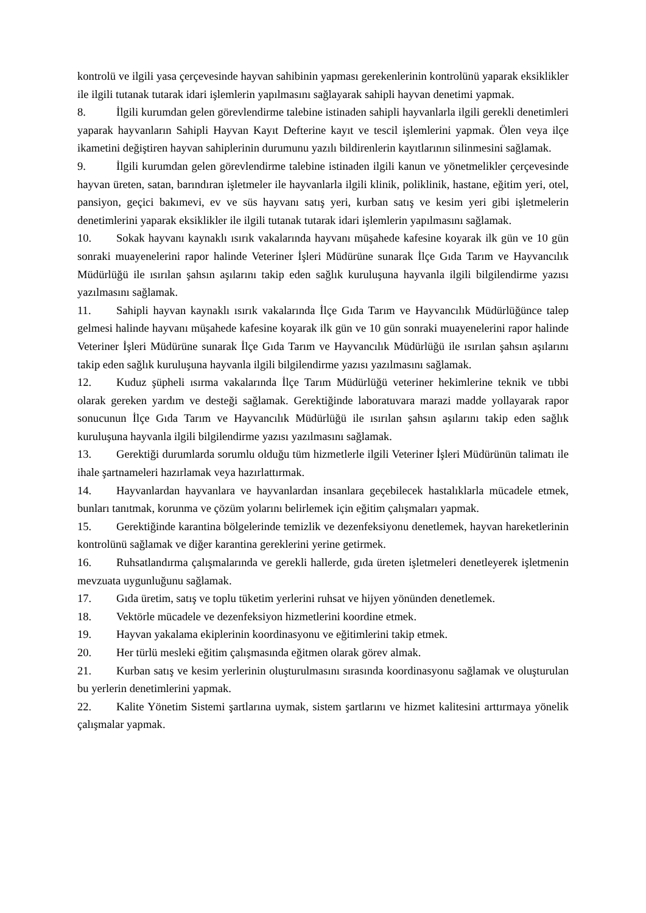kontrolü ve ilgili yasa çerçevesinde hayvan sahibinin yapması gerekenlerinin kontrolünü yaparak eksiklikler ile ilgili tutanak tutarak idari işlemlerin yapılmasını sağlayarak sahipli hayvan denetimi yapmak.
8. İlgili kurumdan gelen görevlendirme talebine istinaden sahipli hayvanlarla ilgili gerekli denetimleri yaparak hayvanların Sahipli Hayvan Kayıt Defterine kayıt ve tescil işlemlerini yapmak. Ölen veya ilçe ikametini değiştiren hayvan sahiplerinin durumunu yazılı bildirenlerin kayıtlarının silinmesini sağlamak.
9. İlgili kurumdan gelen görevlendirme talebine istinaden ilgili kanun ve yönetmelikler çerçevesinde hayvan üreten, satan, barındıran işletmeler ile hayvanlarla ilgili klinik, poliklinik, hastane, eğitim yeri, otel, pansiyon, geçici bakımevi, ev ve süs hayvanı satış yeri, kurban satış ve kesim yeri gibi işletmelerin denetimlerini yaparak eksiklikler ile ilgili tutanak tutarak idari işlemlerin yapılmasını sağlamak.
10. Sokak hayvanı kaynaklı ısırık vakalarında hayvanı müşahede kafesine koyarak ilk gün ve 10 gün sonraki muayenelerini rapor halinde Veteriner İşleri Müdürüne sunarak İlçe Gıda Tarım ve Hayvancılık Müdürlüğü ile ısırılan şahsın aşılarını takip eden sağlık kuruluşuna hayvanla ilgili bilgilendirme yazısı yazılmasını sağlamak.
11. Sahipli hayvan kaynaklı ısırık vakalarında İlçe Gıda Tarım ve Hayvancılık Müdürlüğünce talep gelmesi halinde hayvanı müşahede kafesine koyarak ilk gün ve 10 gün sonraki muayenelerini rapor halinde Veteriner İşleri Müdürüne sunarak İlçe Gıda Tarım ve Hayvancılık Müdürlüğü ile ısırılan şahsın aşılarını takip eden sağlık kuruluşuna hayvanla ilgili bilgilendirme yazısı yazılmasını sağlamak.
12. Kuduz şüpheli ısırma vakalarında İlçe Tarım Müdürlüğü veteriner hekimlerine teknik ve tıbbi olarak gereken yardım ve desteği sağlamak. Gerektiğinde laboratuvara marazi madde yollayarak rapor sonucunun İlçe Gıda Tarım ve Hayvancılık Müdürlüğü ile ısırılan şahsın aşılarını takip eden sağlık kuruluşuna hayvanla ilgili bilgilendirme yazısı yazılmasını sağlamak.
13. Gerektiği durumlarda sorumlu olduğu tüm hizmetlerle ilgili Veteriner İşleri Müdürünün talimatı ile ihale şartnameleri hazırlamak veya hazırlattırmak.
14. Hayvanlardan hayvanlara ve hayvanlardan insanlara geçebilecek hastalıklarla mücadele etmek, bunları tanıtmak, korunma ve çözüm yolarını belirlemek için eğitim çalışmaları yapmak.
15. Gerektiğinde karantina bölgelerinde temizlik ve dezenfeksiyonu denetlemek, hayvan hareketlerinin kontrolünü sağlamak ve diğer karantina gereklerini yerine getirmek.
16. Ruhsatlandırma çalışmalarında ve gerekli hallerde, gıda üreten işletmeleri denetleyerek işletmenin mevzuata uygunluğunu sağlamak.
17. Gıda üretim, satış ve toplu tüketim yerlerini ruhsat ve hijyen yönünden denetlemek.
18. Vektörle mücadele ve dezenfeksiyon hizmetlerini koordine etmek.
19. Hayvan yakalama ekiplerinin koordinasyonu ve eğitimlerini takip etmek.
20. Her türlü mesleki eğitim çalışmasında eğitmen olarak görev almak.
21. Kurban satış ve kesim yerlerinin oluşturulmasını sırasında koordinasyonu sağlamak ve oluşturulan bu yerlerin denetimlerini yapmak.
22. Kalite Yönetim Sistemi şartlarına uymak, sistem şartlarını ve hizmet kalitesini arttırmaya yönelik çalışmalar yapmak.